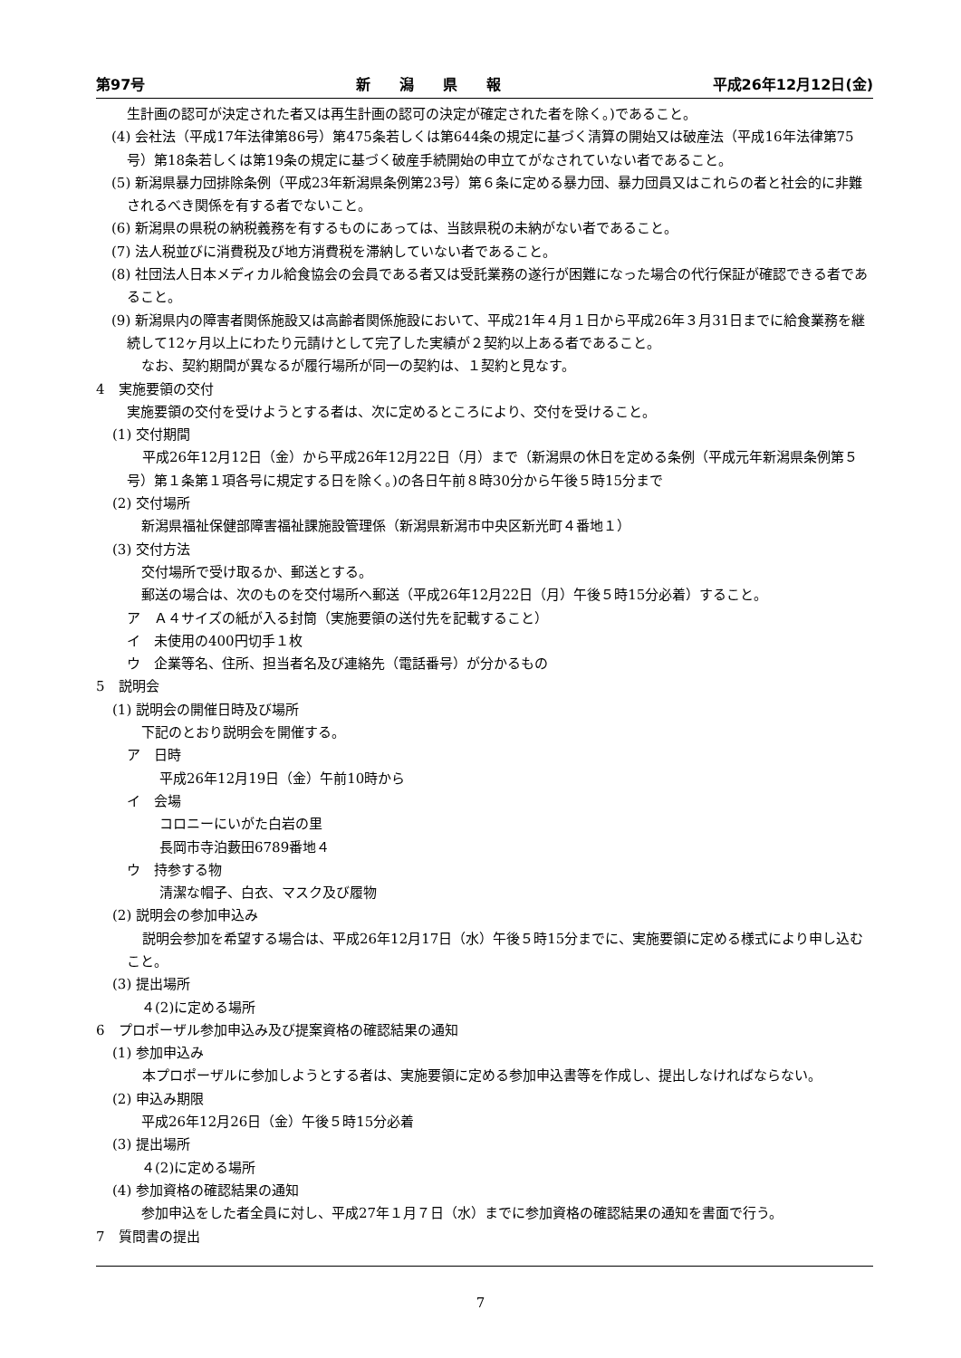第97号 新　　潟　　県　　報 平成26年12月12日(金)
生計画の認可が決定された者又は再生計画の認可の決定が確定された者を除く。)であること。
(4) 会社法（平成17年法律第86号）第475条若しくは第644条の規定に基づく清算の開始又は破産法（平成16年法律第75号）第18条若しくは第19条の規定に基づく破産手続開始の申立てがなされていない者であること。
(5) 新潟県暴力団排除条例（平成23年新潟県条例第23号）第６条に定める暴力団、暴力団員又はこれらの者と社会的に非難されるべき関係を有する者でないこと。
(6) 新潟県の県税の納税義務を有するものにあっては、当該県税の未納がない者であること。
(7) 法人税並びに消費税及び地方消費税を滞納していない者であること。
(8) 社団法人日本メディカル給食協会の会員である者又は受託業務の遂行が困難になった場合の代行保証が確認できる者であること。
(9) 新潟県内の障害者関係施設又は高齢者関係施設において、平成21年４月１日から平成26年３月31日までに給食業務を継続して12ヶ月以上にわたり元請けとして完了した実績が２契約以上ある者であること。
なお、契約期間が異なるが履行場所が同一の契約は、１契約と見なす。
4　実施要領の交付
実施要領の交付を受けようとする者は、次に定めるところにより、交付を受けること。
(1) 交付期間
平成26年12月12日（金）から平成26年12月22日（月）まで（新潟県の休日を定める条例（平成元年新潟県条例第５号）第１条第１項各号に規定する日を除く。)の各日午前８時30分から午後５時15分まで
(2) 交付場所
新潟県福祉保健部障害福祉課施設管理係（新潟県新潟市中央区新光町４番地１）
(3) 交付方法
交付場所で受け取るか、郵送とする。
郵送の場合は、次のものを交付場所へ郵送（平成26年12月22日（月）午後５時15分必着）すること。
ア　Ａ４サイズの紙が入る封筒（実施要領の送付先を記載すること）
イ　未使用の400円切手１枚
ウ　企業等名、住所、担当者名及び連絡先（電話番号）が分かるもの
5　説明会
(1) 説明会の開催日時及び場所
下記のとおり説明会を開催する。
ア　日時
平成26年12月19日（金）午前10時から
イ　会場
コロニーにいがた白岩の里
長岡市寺泊藪田6789番地４
ウ　持参する物
清潔な帽子、白衣、マスク及び履物
(2) 説明会の参加申込み
説明会参加を希望する場合は、平成26年12月17日（水）午後５時15分までに、実施要領に定める様式により申し込むこと。
(3) 提出場所
４(2)に定める場所
6　プロポーザル参加申込み及び提案資格の確認結果の通知
(1) 参加申込み
本プロポーザルに参加しようとする者は、実施要領に定める参加申込書等を作成し、提出しなければならない。
(2) 申込み期限
平成26年12月26日（金）午後５時15分必着
(3) 提出場所
４(2)に定める場所
(4) 参加資格の確認結果の通知
参加申込をした者全員に対し、平成27年１月７日（水）までに参加資格の確認結果の通知を書面で行う。
7　質問書の提出
7